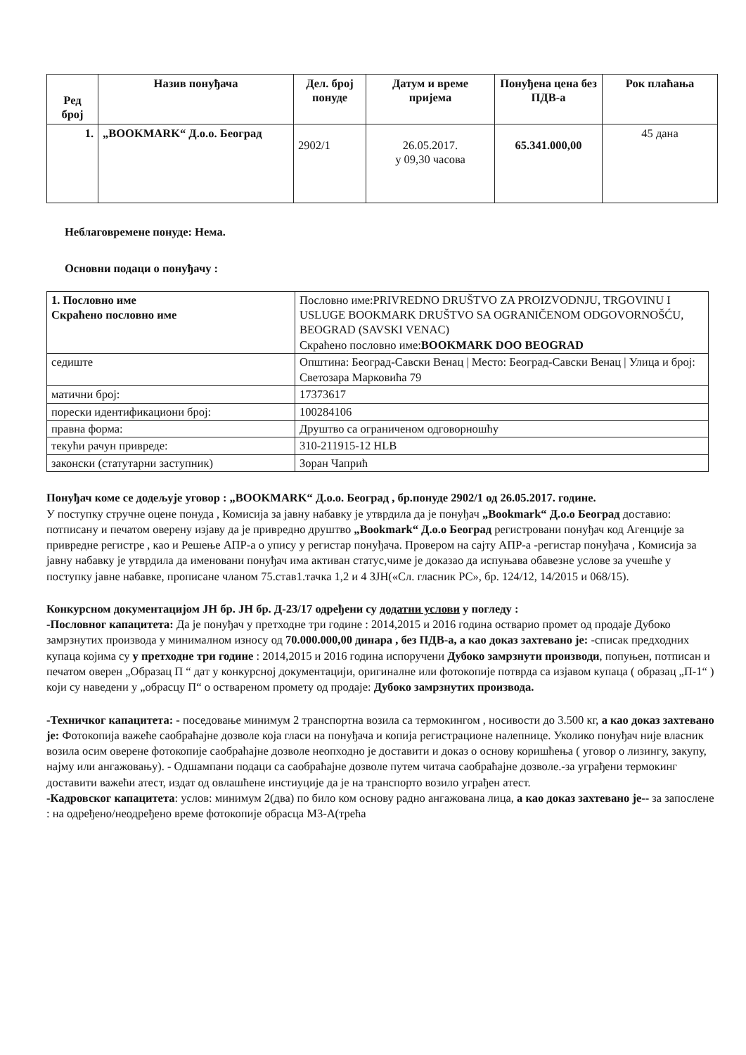| Ред број | Назив понуђача | Дел. број понуде | Датум и време пријема | Понуђена цена без ПДВ-а | Рок плаћања |
| --- | --- | --- | --- | --- | --- |
| 1. | „BOOKMARK“ Д.о.о. Београд | 2902/1 | 26.05.2017. у 09,30 часова | 65.341.000,00 | 45 дана |
Неблаговремене понуде: Нема.
Основни подаци о понуђачу :
| 1. Пословно име Скраћено пословно име | Пословно име:PRIVREDNO DRUŠTVO ZA PROIZVODNJU, TRGOVINU I USLUGE BOOKMARK DRUŠTVO SA OGRANIČENOM ODGOVORNOŠĆU, BEOGRAD (SAVSKI VENAC) Скраћено пословно име: BOOKMARK DOO BEOGRAD |
| седиште | Општина: Београд-Савски Венац / Место: Београд-Савски Венац / Улица и број: Светозара Марковића 79 |
| матични број: | 17373617 |
| порески идентификациони број: | 100284106 |
| правна форма: | Друштво са ограниченом одговорношћу |
| текући рачун привреде: | 310-211915-12 HLB |
| законски (статутарни заступник) | Зоран Чапрић |
Понуђач коме се додељује уговор : „BOOKMARK“ Д.о.о. Београд , бр.понуде 2902/1 од 26.05.2017. године.
У поступку стручне оцене понуда , Комисија за јавну набавку је утврдила да је понуђач „Bookmark“ Д.о.о Београд доставио: потписану и печатом оверену изјаву да је привредно друштво „Bookmark“ Д.о.о Београд регистровани понуђач код Агенције за привредне регистре , као и Решење АПР-а о упису у регистар понуђача. Провером на сајту АПР-а -регистар понуђача , Комисија за јавну набавку је утврдила да именовани понуђач има активан статус,чиме је доказао да испуњава обавезне услове за учешће у поступку јавне набавке, прописане чланом 75.став1.тачка 1,2 и 4 ЗЈН(«Сл. гласник РС», бр. 124/12, 14/2015 и 068/15).
Конкурсном документацијом ЈН бр. ЈН бр. Д-23/17 одређени су додатни услови у погледу :
-Пословног капацитета: Да је понуђач у претходне три године : 2014,2015 и 2016 година остварио промет од продаје Дубоко замрзнутих производа у минималном износу од 70.000.000,00 динара , без ПДВ-а, а као доказ захтевано је: -списак предходних купаца којима су у претходне три године : 2014,2015 и 2016 година испоручени Дубоко замрзнути производи, попуњен, потписан и печатом оверен „Образац П “ дат у конкурсној документацији, оригиналне или фотокопије потврда са изјавом купаца ( образац „П-1“ ) који су наведени у „обрасцу П“ о оствареном промету од продаје: Дубоко замрзнутих производа.
-Техничког капацитета: - поседовање минимум 2 транспортна возила са термокингом , носивости до 3.500 кг, а као доказ захтевано је: Фотокопија важеће саобраћајне дозволе која гласи на понуђача и копија регистрационе налепнице. Уколико понуђач није власник возила осим оверене фотокопије саобраћајне дозволе неопходно је доставити и доказ о основу коришћења ( уговор о лизингу, закупу, најму или ангажовању). - Одшампани подаци са саобраћајне дозволе путем читача саобраћајне дозволе.-за уграђени термокинг доставити важећи атест, издат од овлашћене инстиуције да је на транспорто возило уграђен атест.
-Кадровског капацитета: услов: минимум 2(два) по било ком основу радно ангажована лица, а као доказ захтевано је-- за запослене : на одређено/неодређено време фотокопије обрасца М3-А(трећа